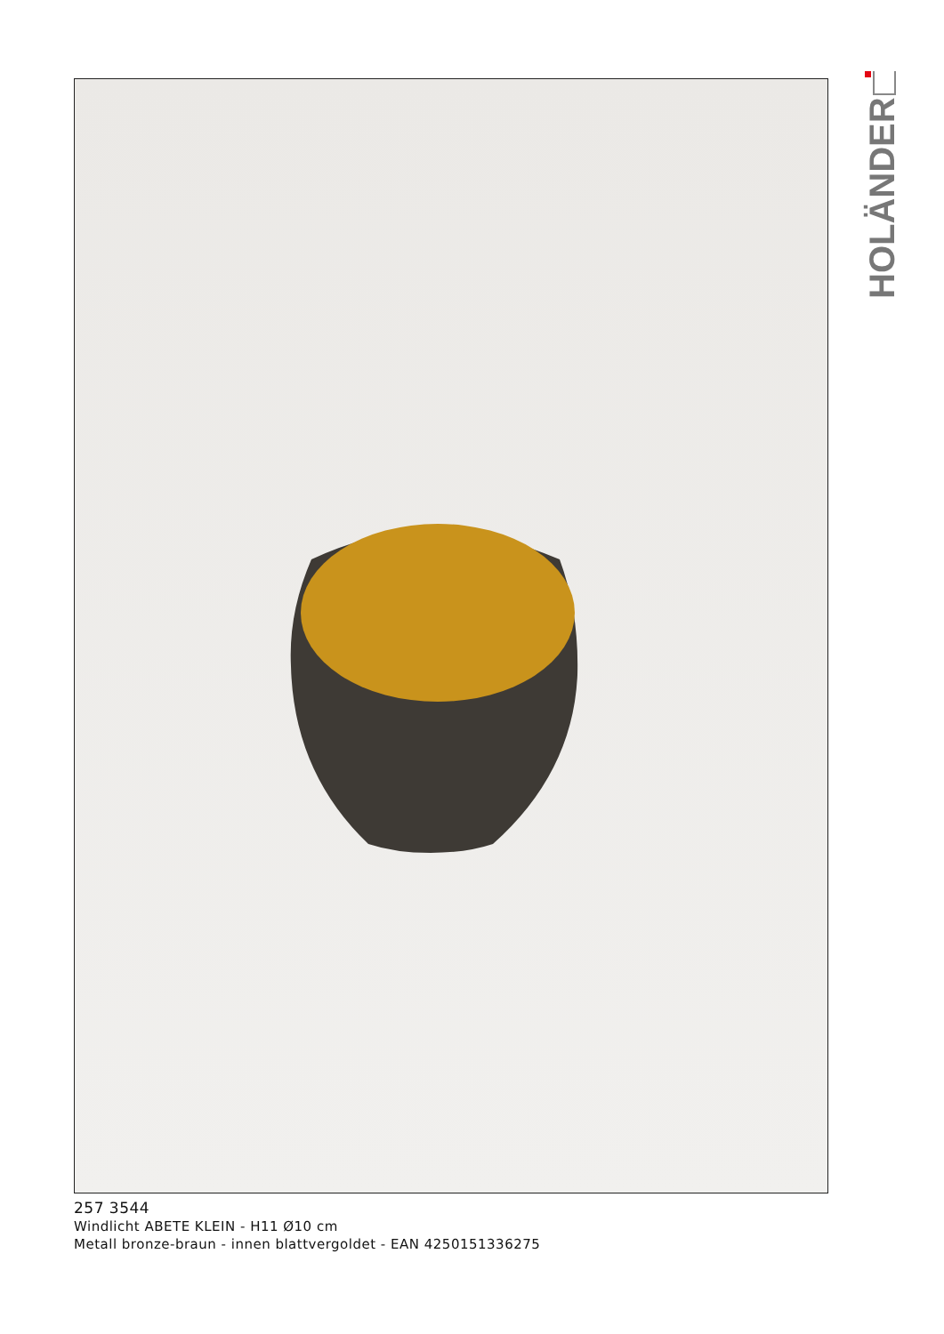HOLÄNDER
257 3544
Windlicht ABETE KLEIN - H11 Ø10 cm
Metall bronze-braun - innen blattvergoldet - EAN 4250151336275